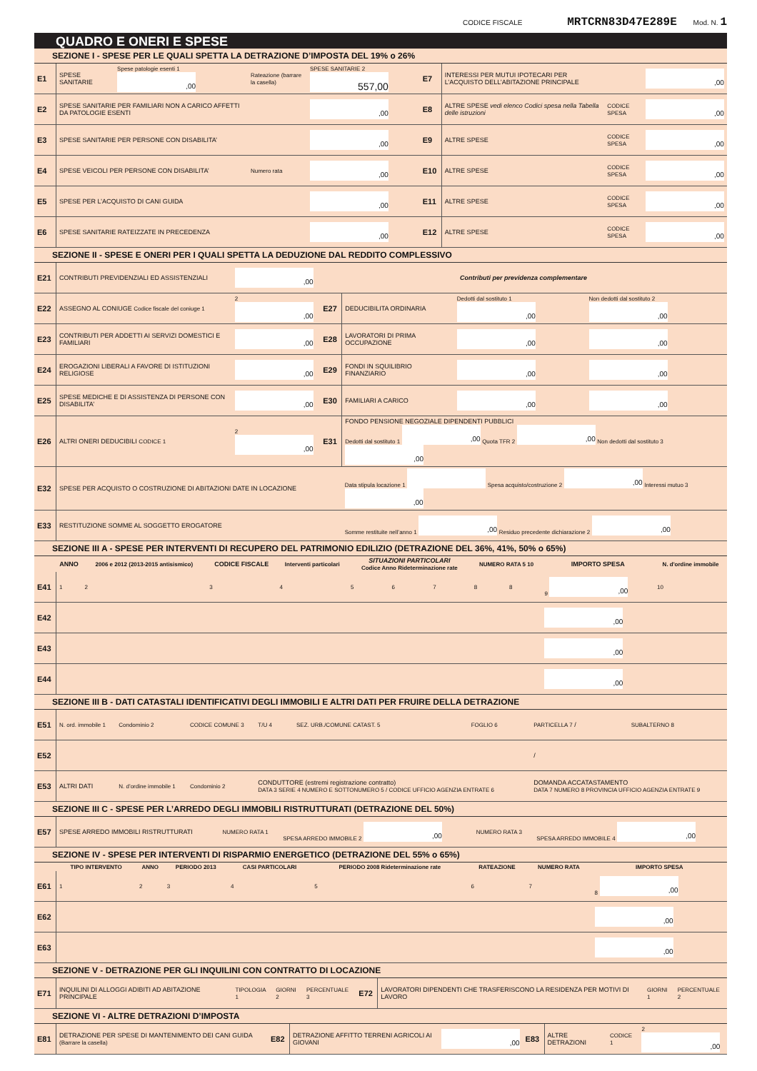CODICE FISCALE MRTCRN83D47E289E Mod. N. 1
QUADRO E ONERI E SPESE
SEZIONE I - SPESE PER LE QUALI SPETTA LA DETRAZIONE D’IMPOSTA DEL 19% o 26%
| E1 | SPESE SANITARIE | Spese patologie esenti 1 ,00 | Rateazione (barrare la casella) | SPESE SANITARIE 2 557,00 | E7 | INTERESSI PER MUTUI IPOTECARI PER L’ACQUISTO DELL’ABITAZIONE PRINCIPALE | | ,00 |
| E2 | SPESE SANITARIE PER FAMILIARI NON A CARICO AFFETTI DA PATOLOGIE ESENTI | | | ,00 | E8 | ALTRE SPESE vedi elenco Codici spesa nella Tabella delle istruzioni | CODICE SPESA | ,00 |
| E3 | SPESE SANITARIE PER PERSONE CON DISABILITA’ | | | ,00 | E9 | ALTRE SPESE | CODICE SPESA | ,00 |
| E4 | SPESE VEICOLI PER PERSONE CON DISABILITA’ | | Numero rata | ,00 | E10 | ALTRE SPESE | CODICE SPESA | ,00 |
| E5 | SPESE PER L’ACQUISTO DI CANI GUIDA | | | ,00 | E11 | ALTRE SPESE | CODICE SPESA | ,00 |
| E6 | SPESE SANITARIE RATEIZZATE IN PRECEDENZA | | | ,00 | E12 | ALTRE SPESE | CODICE SPESA | ,00 |
SEZIONE II - SPESE E ONERI PER I QUALI SPETTA LA DEDUZIONE DAL REDDITO COMPLESSIVO
| E21 | CONTRIBUTI PREVIDENZIALI ED ASSISTENZIALI | ,00 | Contributi per previdenza complementare | | | |
| E22 | ASSEGNO AL CONIUGE Codice fiscale del coniuge 1 | 2 ,00 | E27 | DEDUCIBILITA ORDINARIA | Dedotti dal sostituto 1 ,00 | Non dedotti dal sostituto 2 ,00 |
| E23 | CONTRIBUTI PER ADDETTI AI SERVIZI DOMESTICI E FAMILIARI | ,00 | E28 | LAVORATORI DI PRIMA OCCUPAZIONE | ,00 | ,00 |
| E24 | EROGAZIONI LIBERALI A FAVORE DI ISTITUZIONI RELIGIOSE | ,00 | E29 | FONDI IN SQUILIBRIO FINANZIARIO | ,00 | ,00 |
| E25 | SPESE MEDICHE E DI ASSISTENZA DI PERSONE CON DISABILITA’ | ,00 | E30 | FAMILIARI A CARICO | ,00 | ,00 |
| E26 | ALTRI ONERI DEDUCIBILI CODICE 1 | 2 ,00 | E31 | FONDO PENSIONE NEGOZIALE DIPENDENTI PUBBLICI Dedotti dal sostituto 1 ,00 Quota TFR 2 ,00 Non dedotti dal sostituto 3 ,00 | | |
| E32 | SPESE PER ACQUISTO O COSTRUZIONE DI ABITAZIONI DATE IN LOCAZIONE | | | Data stipula locazione 1 Spesa acquisto/costruzione 2 ,00 Interessi mutuo 3 ,00 | | |
| E33 | RESTITUZIONE SOMME AL SOGGETTO EROGATORE | | | Somme restituite nell’anno 1 ,00 Residuo precedente dichiarazione 2 ,00 | | |
SEZIONE III A - SPESE PER INTERVENTI DI RECUPERO DEL PATRIMONIO EDILIZIO (DETRAZIONE DEL 36%, 41%, 50% o 65%)
| | ANNO | 2006 e 2012 (2013-2015 antisismico) | CODICE FISCALE | Interventi particolari | SITUAZIONI PARTICOLARI Codice Anno Rideterminazione rate | | | NUMERO RATA 5 10 | | IMPORTO SPESA | N. d'ordine immobile |
| --- | --- | --- | --- | --- | --- | --- | --- | --- | --- | --- | --- |
| E41 | 1 | 2 | 3 | 4 | 5 | 6 | 7 | 8 | 8 | 9 ,00 | 10 |
| E42 | | | | | | | | | | ,00 | |
| E43 | | | | | | | | | | ,00 | |
| E44 | | | | | | | | | | ,00 | |
SEZIONE III B - DATI CATASTALI IDENTIFICATIVI DEGLI IMMOBILI E ALTRI DATI PER FRUIRE DELLA DETRAZIONE
| E51 | N. ord. immobile 1 | Condominio 2 | CODICE COMUNE 3 | T/U 4 | SEZ. URB./COMUNE CATAST. 5 | FOGLIO 6 | PARTICELLA 7 / | SUBALTERNO 8 |
| E52 | | | | | | | / | |
| E53 | ALTRI DATI | N. d’ordine immobile 1 | Condominio 2 | CONDUTTORE (estremi registrazione contratto) DATA 3 SERIE 4 NUMERO E SOTTONUMERO 5 / CODICE UFFICIO AGENZIA ENTRATE 6 | | | DOMANDA ACCATASTAMENTO DATA 7 NUMERO 8 PROVINCIA UFFICIO AGENZIA ENTRATE 9 | |
SEZIONE III C - SPESE PER L’ARREDO DEGLI IMMOBILI RISTRUTTURATI (DETRAZIONE DEL 50%)
| E57 | SPESE ARREDO IMMOBILI RISTRUTTURATI | NUMERO RATA 1 | SPESA ARREDO IMMOBILE 2 ,00 | NUMERO RATA 3 | SPESA ARREDO IMMOBILE 4 ,00 |
SEZIONE IV - SPESE PER INTERVENTI DI RISPARMIO ENERGETICO (DETRAZIONE DEL 55% o 65%)
| | TIPO INTERVENTO | ANNO | PERIODO 2013 | CASI PARTICOLARI | PERIODO 2008 Rideterminazione rate | RATEAZIONE | NUMERO RATA | IMPORTO SPESA |
| --- | --- | --- | --- | --- | --- | --- | --- | --- |
| E61 | 1 | 2 | 3 | 4 | 5 | 6 | 7 | 8 ,00 |
| E62 | | | | | | | | ,00 |
| E63 | | | | | | | | ,00 |
SEZIONE V - DETRAZIONE PER GLI INQUILINI CON CONTRATTO DI LOCAZIONE
| E71 | INQUILINI DI ALLOGGI ADIBITI AD ABITAZIONE PRINCIPALE | TIPOLOGIA 1 | GIORNI 2 | PERCENTUALE 3 | E72 | LAVORATORI DIPENDENTI CHE TRASFERISCONO LA RESIDENZA PER MOTIVI DI LAVORO | GIORNI 1 | PERCENTUALE 2 |
SEZIONE VI - ALTRE DETRAZIONI D’IMPOSTA
| E81 | DETRAZIONE PER SPESE DI MANTENIMENTO DEI CANI GUIDA (Barrare la casella) | E82 | DETRAZIONE AFFITTO TERRENI AGRICOLI AI GIOVANI | ,00 | E83 | ALTRE DETRAZIONI | CODICE 1 | 2 ,00 |